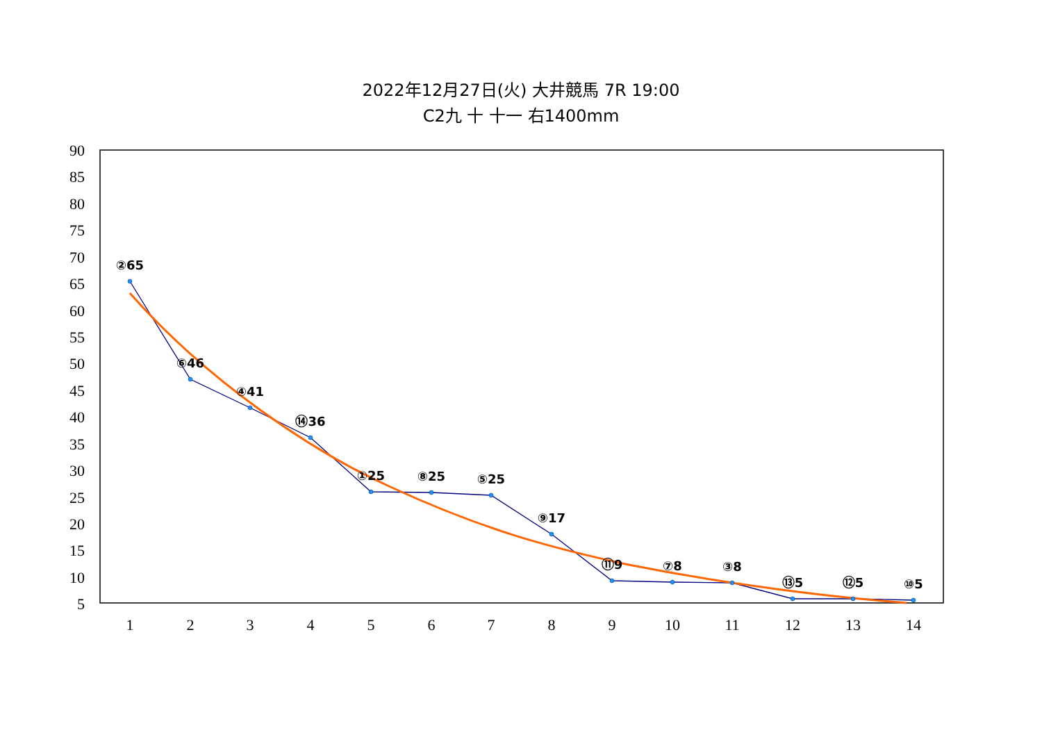2022年12月27日(火) 大井競馬 7R 19:00
C2九 十 十一 右1400mm
90
85
80
75
70
65
60
55
50
45
40
35
30
25
20
15
10
5
1
2
3
4
5
6
7
8
9
10
11
12
13
14
②65
⑥46
④41
⑭36
①25
⑧25
⑤25
⑨17
⑪9
⑦8
③8
⑬5
⑫5
⑩5